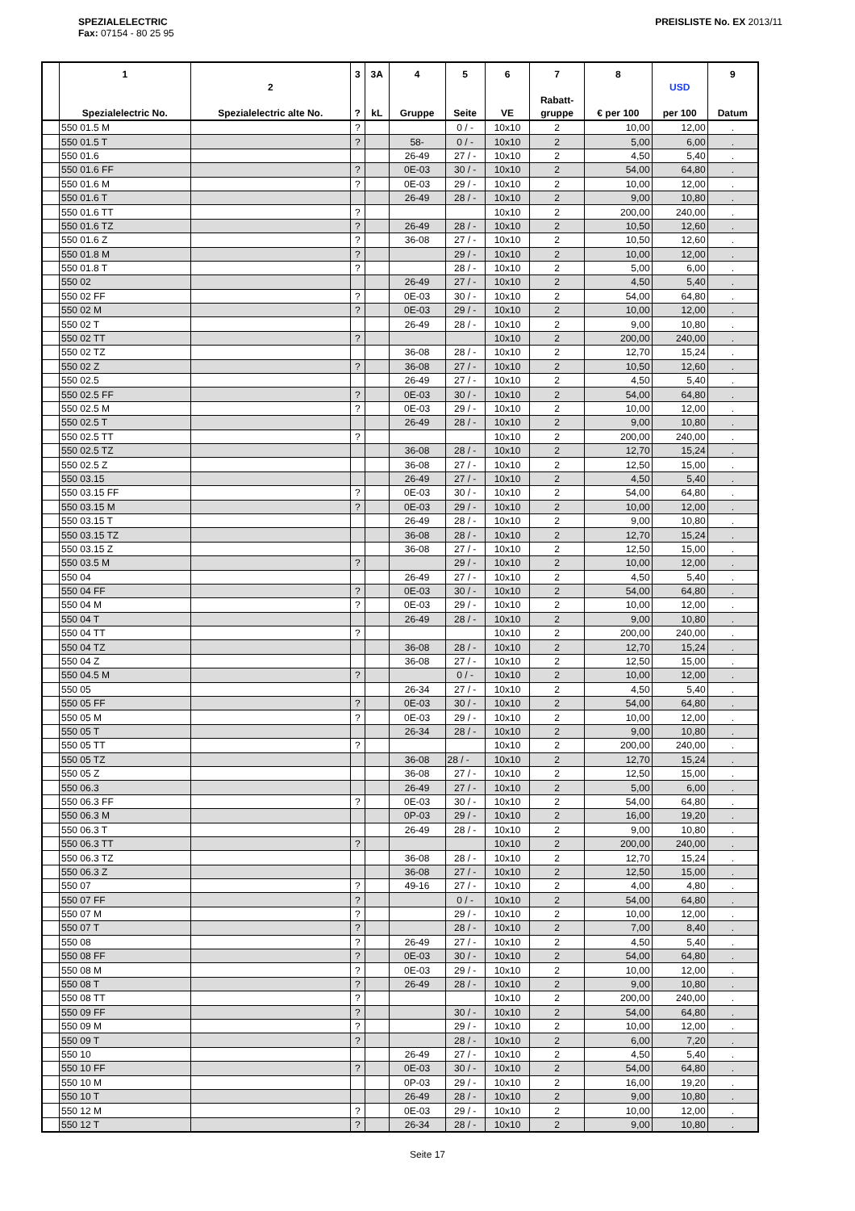SPEZIALELECTRIC
Fax: 07154 - 80 25 95
PREISLISTE No. EX 2013/11
| | 1 Spezialelectric No. | 2 Spezialelectric alte No. | 3 ? | 3A kL | 4 Gruppe | 5 Seite | 6 VE | 7 Rabatt- gruppe | 8 € per 100 | USD per 100 | 9 Datum |
| --- | --- | --- | --- | --- | --- | --- | --- | --- | --- | --- | --- |
| | 550 01.5 M | | ? | | | 0 / - | 10x10 | 2 | 10,00 | 12,00 | . |
| | 550 01.5 T | | ? | | 58- | 0 / - | 10x10 | 2 | 5,00 | 6,00 | . |
| | 550 01.6 | | | | 26-49 | 27 / - | 10x10 | 2 | 4,50 | 5,40 | . |
| | 550 01.6 FF | | ? | | 0E-03 | 30 / - | 10x10 | 2 | 54,00 | 64,80 | . |
| | 550 01.6 M | | ? | | 0E-03 | 29 / - | 10x10 | 2 | 10,00 | 12,00 | . |
| | 550 01.6 T | | | | 26-49 | 28 / - | 10x10 | 2 | 9,00 | 10,80 | . |
| | 550 01.6 TT | | ? | | | | 10x10 | 2 | 200,00 | 240,00 | . |
| | 550 01.6 TZ | | ? | | 26-49 | 28 / - | 10x10 | 2 | 10,50 | 12,60 | . |
| | 550 01.6 Z | | ? | | 36-08 | 27 / - | 10x10 | 2 | 10,50 | 12,60 | . |
| | 550 01.8 M | | ? | | | 29 / - | 10x10 | 2 | 10,00 | 12,00 | . |
| | 550 01.8 T | | ? | | | 28 / - | 10x10 | 2 | 5,00 | 6,00 | . |
| | 550 02 | | | | 26-49 | 27 / - | 10x10 | 2 | 4,50 | 5,40 | . |
| | 550 02 FF | | ? | | 0E-03 | 30 / - | 10x10 | 2 | 54,00 | 64,80 | . |
| | 550 02 M | | ? | | 0E-03 | 29 / - | 10x10 | 2 | 10,00 | 12,00 | . |
| | 550 02 T | | | | 26-49 | 28 / - | 10x10 | 2 | 9,00 | 10,80 | . |
| | 550 02 TT | | ? | | | | 10x10 | 2 | 200,00 | 240,00 | . |
| | 550 02 TZ | | | | 36-08 | 28 / - | 10x10 | 2 | 12,70 | 15,24 | . |
| | 550 02 Z | | ? | | 36-08 | 27 / - | 10x10 | 2 | 10,50 | 12,60 | . |
| | 550 02.5 | | | | 26-49 | 27 / - | 10x10 | 2 | 4,50 | 5,40 | . |
| | 550 02.5 FF | | ? | | 0E-03 | 30 / - | 10x10 | 2 | 54,00 | 64,80 | . |
| | 550 02.5 M | | ? | | 0E-03 | 29 / - | 10x10 | 2 | 10,00 | 12,00 | . |
| | 550 02.5 T | | | | 26-49 | 28 / - | 10x10 | 2 | 9,00 | 10,80 | . |
| | 550 02.5 TT | | ? | | | | 10x10 | 2 | 200,00 | 240,00 | . |
| | 550 02.5 TZ | | | | 36-08 | 28 / - | 10x10 | 2 | 12,70 | 15,24 | . |
| | 550 02.5 Z | | | | 36-08 | 27 / - | 10x10 | 2 | 12,50 | 15,00 | . |
| | 550 03.15 | | | | 26-49 | 27 / - | 10x10 | 2 | 4,50 | 5,40 | . |
| | 550 03.15 FF | | ? | | 0E-03 | 30 / - | 10x10 | 2 | 54,00 | 64,80 | . |
| | 550 03.15 M | | ? | | 0E-03 | 29 / - | 10x10 | 2 | 10,00 | 12,00 | . |
| | 550 03.15 T | | | | 26-49 | 28 / - | 10x10 | 2 | 9,00 | 10,80 | . |
| | 550 03.15 TZ | | | | 36-08 | 28 / - | 10x10 | 2 | 12,70 | 15,24 | . |
| | 550 03.15 Z | | | | 36-08 | 27 / - | 10x10 | 2 | 12,50 | 15,00 | . |
| | 550 03.5 M | | ? | | | 29 / - | 10x10 | 2 | 10,00 | 12,00 | . |
| | 550 04 | | | | 26-49 | 27 / - | 10x10 | 2 | 4,50 | 5,40 | . |
| | 550 04 FF | | ? | | 0E-03 | 30 / - | 10x10 | 2 | 54,00 | 64,80 | . |
| | 550 04 M | | ? | | 0E-03 | 29 / - | 10x10 | 2 | 10,00 | 12,00 | . |
| | 550 04 T | | | | 26-49 | 28 / - | 10x10 | 2 | 9,00 | 10,80 | . |
| | 550 04 TT | | ? | | | | 10x10 | 2 | 200,00 | 240,00 | . |
| | 550 04 TZ | | | | 36-08 | 28 / - | 10x10 | 2 | 12,70 | 15,24 | . |
| | 550 04 Z | | | | 36-08 | 27 / - | 10x10 | 2 | 12,50 | 15,00 | . |
| | 550 04.5 M | | ? | | | 0 / - | 10x10 | 2 | 10,00 | 12,00 | . |
| | 550 05 | | | | 26-34 | 27 / - | 10x10 | 2 | 4,50 | 5,40 | . |
| | 550 05 FF | | ? | | 0E-03 | 30 / - | 10x10 | 2 | 54,00 | 64,80 | . |
| | 550 05 M | | ? | | 0E-03 | 29 / - | 10x10 | 2 | 10,00 | 12,00 | . |
| | 550 05 T | | | | 26-34 | 28 / - | 10x10 | 2 | 9,00 | 10,80 | . |
| | 550 05 TT | | ? | | | | 10x10 | 2 | 200,00 | 240,00 | . |
| | 550 05 TZ | | | | 36-08 | 28 / - | 10x10 | 2 | 12,70 | 15,24 | . |
| | 550 05 Z | | | | 36-08 | 27 / - | 10x10 | 2 | 12,50 | 15,00 | . |
| | 550 06.3 | | | | 26-49 | 27 / - | 10x10 | 2 | 5,00 | 6,00 | . |
| | 550 06.3 FF | | ? | | 0E-03 | 30 / - | 10x10 | 2 | 54,00 | 64,80 | . |
| | 550 06.3 M | | | | 0P-03 | 29 / - | 10x10 | 2 | 16,00 | 19,20 | . |
| | 550 06.3 T | | | | 26-49 | 28 / - | 10x10 | 2 | 9,00 | 10,80 | . |
| | 550 06.3 TT | | ? | | | | 10x10 | 2 | 200,00 | 240,00 | . |
| | 550 06.3 TZ | | | | 36-08 | 28 / - | 10x10 | 2 | 12,70 | 15,24 | . |
| | 550 06.3 Z | | | | 36-08 | 27 / - | 10x10 | 2 | 12,50 | 15,00 | . |
| | 550 07 | | ? | | 49-16 | 27 / - | 10x10 | 2 | 4,00 | 4,80 | . |
| | 550 07 FF | | ? | | | 0 / - | 10x10 | 2 | 54,00 | 64,80 | . |
| | 550 07 M | | ? | | | 29 / - | 10x10 | 2 | 10,00 | 12,00 | . |
| | 550 07 T | | ? | | | 28 / - | 10x10 | 2 | 7,00 | 8,40 | . |
| | 550 08 | | ? | | 26-49 | 27 / - | 10x10 | 2 | 4,50 | 5,40 | . |
| | 550 08 FF | | ? | | 0E-03 | 30 / - | 10x10 | 2 | 54,00 | 64,80 | . |
| | 550 08 M | | ? | | 0E-03 | 29 / - | 10x10 | 2 | 10,00 | 12,00 | . |
| | 550 08 T | | ? | | 26-49 | 28 / - | 10x10 | 2 | 9,00 | 10,80 | . |
| | 550 08 TT | | ? | | | | 10x10 | 2 | 200,00 | 240,00 | . |
| | 550 09 FF | | ? | | | 30 / - | 10x10 | 2 | 54,00 | 64,80 | . |
| | 550 09 M | | ? | | | 29 / - | 10x10 | 2 | 10,00 | 12,00 | . |
| | 550 09 T | | ? | | | 28 / - | 10x10 | 2 | 6,00 | 7,20 | . |
| | 550 10 | | | | 26-49 | 27 / - | 10x10 | 2 | 4,50 | 5,40 | . |
| | 550 10 FF | | ? | | 0E-03 | 30 / - | 10x10 | 2 | 54,00 | 64,80 | . |
| | 550 10 M | | | | 0P-03 | 29 / - | 10x10 | 2 | 16,00 | 19,20 | . |
| | 550 10 T | | | | 26-49 | 28 / - | 10x10 | 2 | 9,00 | 10,80 | . |
| | 550 12 M | | ? | | 0E-03 | 29 / - | 10x10 | 2 | 10,00 | 12,00 | . |
| | 550 12 T | | ? | | 26-34 | 28 / - | 10x10 | 2 | 9,00 | 10,80 | . |
Seite 17